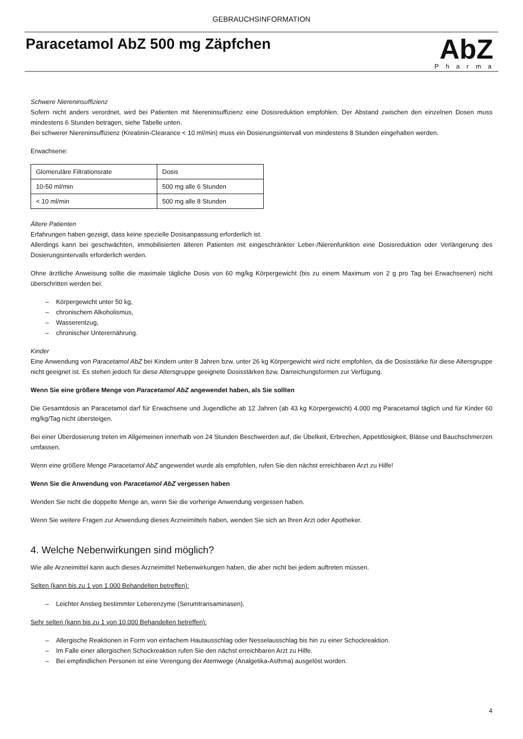GEBRAUCHSINFORMATION
Paracetamol AbZ 500 mg Zäpfchen
AbZ
Pharma
Schwere Niereninsuffizienz
Sofern nicht anders verordnet, wird bei Patienten mit Niereninsuffizienz eine Dosisreduktion empfohlen. Der Abstand zwischen den einzelnen Dosen muss mindestens 6 Stunden betragen, siehe Tabelle unten.
Bei schwerer Niereninsuffizienz (Kreatinin-Clearance < 10 ml/min) muss ein Dosierungsintervall von mindestens 8 Stunden eingehalten werden.
Erwachsene:
| Glomeruläre Filtrationsrate | Dosis |
| 10-50 ml/min | 500 mg alle 6 Stunden |
| < 10 ml/min | 500 mg alle 8 Stunden |
Ältere Patienten
Erfahrungen haben gezeigt, dass keine spezielle Dosisanpassung erforderlich ist.
Allerdings kann bei geschwächten, immobilisierten älteren Patienten mit eingeschränkter Leber-/Nierenfunktion eine Dosisreduktion oder Verlängerung des Dosierungsintervalls erforderlich werden.
Ohne ärztliche Anweisung sollte die maximale tägliche Dosis von 60 mg/kg Körpergewicht (bis zu einem Maximum von 2 g pro Tag bei Erwachsenen) nicht überschritten werden bei:
– Körpergewicht unter 50 kg,
– chronischem Alkoholismus,
– Wasserentzug,
– chronischer Unterernährung.
Kinder
Eine Anwendung von Paracetamol AbZ bei Kindern unter 8 Jahren bzw. unter 26 kg Körpergewicht wird nicht empfohlen, da die Dosisstärke für diese Altersgruppe nicht geeignet ist. Es stehen jedoch für diese Altersgruppe geeignete Dosisstärken bzw. Darreichungsformen zur Verfügung.
Wenn Sie eine größere Menge von Paracetamol AbZ angewendet haben, als Sie sollten
Die Gesamtdosis an Paracetamol darf für Erwachsene und Jugendliche ab 12 Jahren (ab 43 kg Körpergewicht) 4.000 mg Paracetamol täglich und für Kinder 60 mg/kg/Tag nicht übersteigen.
Bei einer Überdosierung treten im Allgemeinen innerhalb von 24 Stunden Beschwerden auf, die Übelkeit, Erbrechen, Appetitlosigkeit, Blässe und Bauchschmerzen umfassen.
Wenn eine größere Menge Paracetamol AbZ angewendet wurde als empfohlen, rufen Sie den nächst erreichbaren Arzt zu Hilfe!
Wenn Sie die Anwendung von Paracetamol AbZ vergessen haben
Wenden Sie nicht die doppelte Menge an, wenn Sie die vorherige Anwendung vergessen haben.
Wenn Sie weitere Fragen zur Anwendung dieses Arzneimittels haben, wenden Sie sich an Ihren Arzt oder Apotheker.
4. Welche Nebenwirkungen sind möglich?
Wie alle Arzneimittel kann auch dieses Arzneimittel Nebenwirkungen haben, die aber nicht bei jedem auftreten müssen.
Selten (kann bis zu 1 von 1.000 Behandelten betreffen):
– Leichter Anstieg bestimmter Leberenzyme (Serumtransaminasen).
Sehr selten (kann bis zu 1 von 10.000 Behandelten betreffen):
– Allergische Reaktionen in Form von einfachem Hautausschlag oder Nesselausschlag bis hin zu einer Schockreaktion.
– Im Falle einer allergischen Schockreaktion rufen Sie den nächst erreichbaren Arzt zu Hilfe.
– Bei empfindlichen Personen ist eine Verengung der Atemwege (Analgetika-Asthma) ausgelöst worden.
4